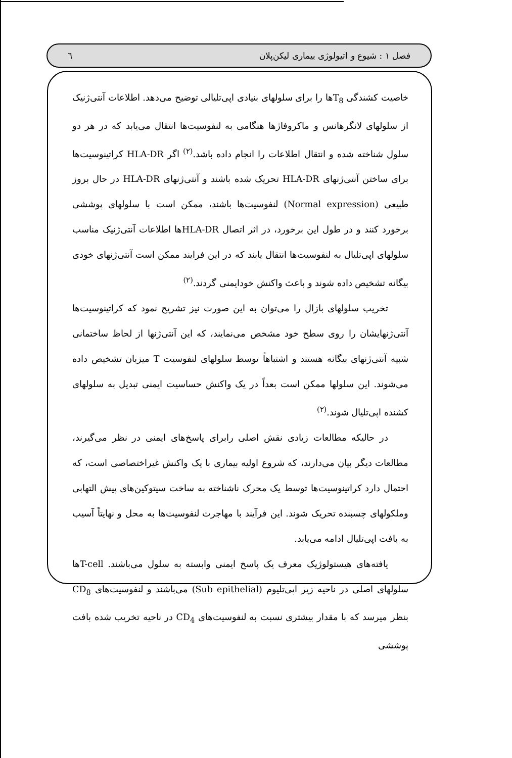فصل ۱ : شیوع و اتیولوژی بیماری لیکن‌پلان ٦
خاصیت کشندگی T<sub>8</sub>ها را برای سلولهای بنیادی اپی‌تلیالی توضیح می‌دهد. اطلاعات آنتی‌ژنیک از سلولهای لانگرهانس و ماکروفاژها هنگامی به لنفوسیت‌ها انتقال می‌یابد که در هر دو سلول شناخته شده و انتقال اطلاعات را انجام داده باشد.<sup>(۲)</sup> اگر HLA-DR کراتینوسیت‌ها برای ساختن آنتی‌ژنهای HLA-DR تحریک شده باشند و آنتی‌ژنهای HLA-DR در حال بروز طبیعی (Normal expression) لنفوسیت‌ها باشند، ممکن است با سلولهای پوششی برخورد کنند و در طول این برخورد، در اثر اتصال HLA-DRها اطلاعات آنتی‌ژنیک مناسب سلولهای اپی‌تلیال به لنفوسیت‌ها انتقال یابند که در این فرایند ممکن است آنتی‌ژنهای خودی بیگانه تشخیص داده شوند و باعث واکنش خودایمنی گردند.<sup>(۲)</sup>
تخریب سلولهای بازال را می‌توان به این صورت نیز تشریح نمود که کراتینوسیت‌ها آنتی‌ژنهایشان را روی سطح خود مشخص می‌نمایند، که این آنتی‌ژنها از لحاظ ساختمانی شبیه آنتی‌ژنهای بیگانه هستند و اشتباهاً توسط سلولهای لنفوسیت T میزبان تشخیص داده می‌شوند. این سلولها ممکن است بعداً در یک واکنش حساسیت ایمنی تبدیل به سلولهای کشنده اپی‌تلیال شوند.<sup>(۲)</sup>
در حالیکه مطالعات زیادی نقش اصلی رابرای پاسخ‌های ایمنی در نظر می‌گیرند، مطالعات دیگر بیان می‌دارند، که شروع اولیه بیماری با یک واکنش غیراختصاصی است، که احتمال دارد کراتینوسیت‌ها توسط یک محرک ناشناخته به ساخت سیتوکین‌های پیش التهابی وملکولهای چسبنده تحریک شوند. این فرآیند با مهاجرت لنفوسیت‌ها به محل و نهایتاً آسیب به بافت اپی‌تلیال ادامه می‌یابد.
یافته‌های هیستولوژیک معرف یک پاسخ ایمنی وابسته به سلول می‌باشند. T-cellها سلولهای اصلی در ناحیه زیر اپی‌تلیوم (Sub epithelial) می‌باشند و لنفوسیت‌های CD<sub>8</sub> بنظر میرسد که با مقدار بیشتری نسبت به لنفوسیت‌های CD<sub>4</sub> در ناحیه تخریب شده بافت پوششی